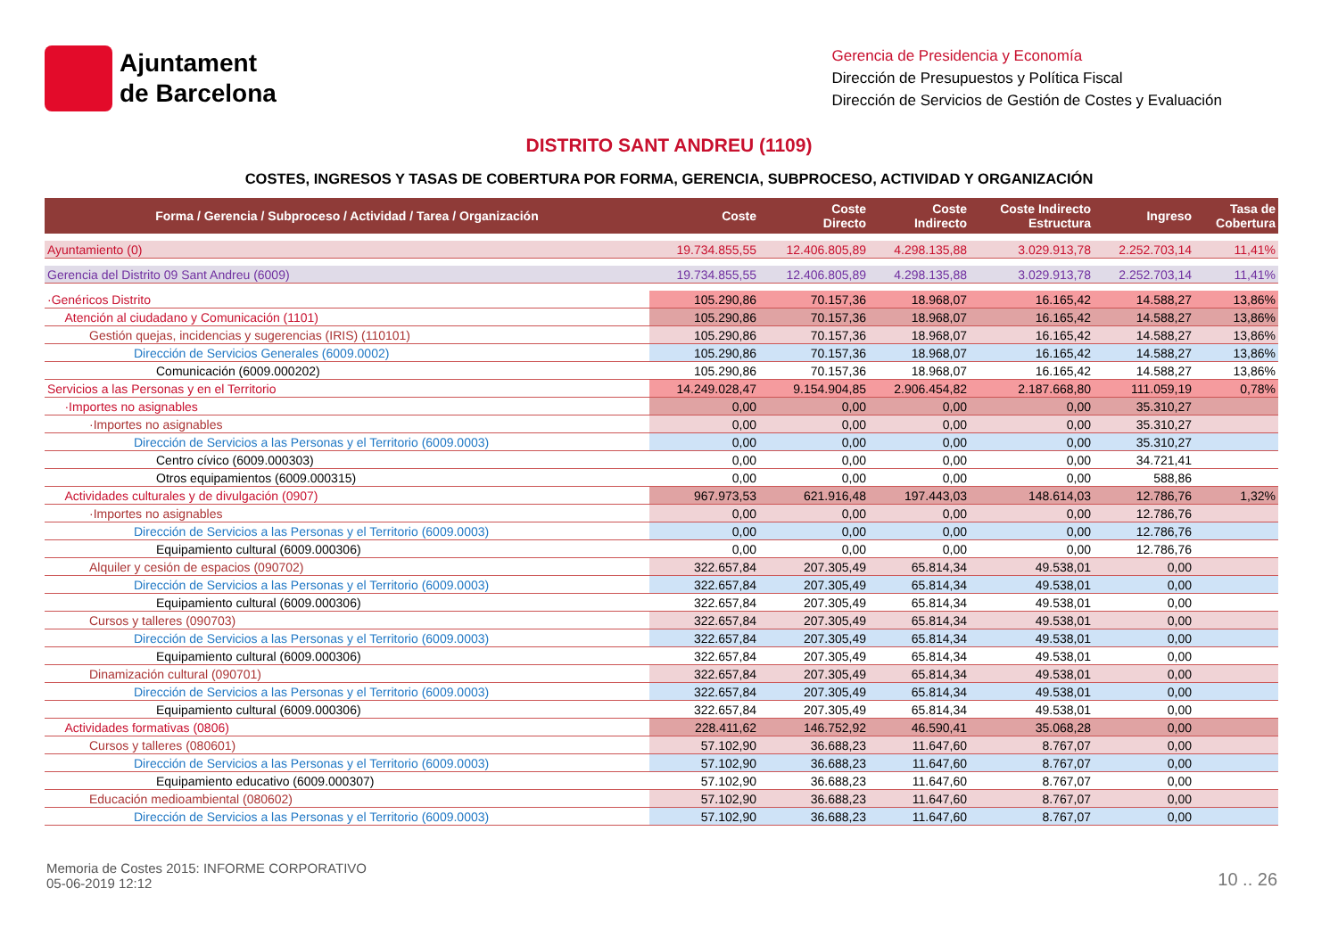Ajuntament
de Barcelona
Gerencia de Presidencia y Economía
Dirección de Presupuestos y Política Fiscal
Dirección de Servicios de Gestión de Costes y Evaluación
DISTRITO SANT ANDREU (1109)
COSTES, INGRESOS Y TASAS DE COBERTURA POR FORMA, GERENCIA, SUBPROCESO, ACTIVIDAD Y ORGANIZACIÓN
| Forma / Gerencia / Subproceso / Actividad / Tarea / Organización | Coste | Coste Directo | Coste Indirecto | Coste Indirecto Estructura | Ingreso | Tasa de Cobertura |
| --- | --- | --- | --- | --- | --- | --- |
| Ayuntamiento (0) | 19.734.855,55 | 12.406.805,89 | 4.298.135,88 | 3.029.913,78 | 2.252.703,14 | 11,41% |
| Gerencia del Distrito 09 Sant Andreu (6009) | 19.734.855,55 | 12.406.805,89 | 4.298.135,88 | 3.029.913,78 | 2.252.703,14 | 11,41% |
| ·Genéricos Distrito | 105.290,86 | 70.157,36 | 18.968,07 | 16.165,42 | 14.588,27 | 13,86% |
| Atención al ciudadano y Comunicación (1101) | 105.290,86 | 70.157,36 | 18.968,07 | 16.165,42 | 14.588,27 | 13,86% |
| Gestión quejas, incidencias y sugerencias (IRIS) (110101) | 105.290,86 | 70.157,36 | 18.968,07 | 16.165,42 | 14.588,27 | 13,86% |
| Dirección de Servicios Generales (6009.0002) | 105.290,86 | 70.157,36 | 18.968,07 | 16.165,42 | 14.588,27 | 13,86% |
| Comunicación (6009.000202) | 105.290,86 | 70.157,36 | 18.968,07 | 16.165,42 | 14.588,27 | 13,86% |
| Servicios a las Personas y en el Territorio | 14.249.028,47 | 9.154.904,85 | 2.906.454,82 | 2.187.668,80 | 111.059,19 | 0,78% |
| ·Importes no asignables | 0,00 | 0,00 | 0,00 | 0,00 | 35.310,27 | |
| ·Importes no asignables | 0,00 | 0,00 | 0,00 | 0,00 | 35.310,27 | |
| Dirección de Servicios a las Personas y el Territorio (6009.0003) | 0,00 | 0,00 | 0,00 | 0,00 | 35.310,27 | |
| Centro cívico (6009.000303) | 0,00 | 0,00 | 0,00 | 0,00 | 34.721,41 | |
| Otros equipamientos (6009.000315) | 0,00 | 0,00 | 0,00 | 0,00 | 588,86 | |
| Actividades culturales y de divulgación (0907) | 967.973,53 | 621.916,48 | 197.443,03 | 148.614,03 | 12.786,76 | 1,32% |
| ·Importes no asignables | 0,00 | 0,00 | 0,00 | 0,00 | 12.786,76 | |
| Dirección de Servicios a las Personas y el Territorio (6009.0003) | 0,00 | 0,00 | 0,00 | 0,00 | 12.786,76 | |
| Equipamiento cultural (6009.000306) | 0,00 | 0,00 | 0,00 | 0,00 | 12.786,76 | |
| Alquiler y cesión de espacios (090702) | 322.657,84 | 207.305,49 | 65.814,34 | 49.538,01 | 0,00 | |
| Dirección de Servicios a las Personas y el Territorio (6009.0003) | 322.657,84 | 207.305,49 | 65.814,34 | 49.538,01 | 0,00 | |
| Equipamiento cultural (6009.000306) | 322.657,84 | 207.305,49 | 65.814,34 | 49.538,01 | 0,00 | |
| Cursos y talleres (090703) | 322.657,84 | 207.305,49 | 65.814,34 | 49.538,01 | 0,00 | |
| Dirección de Servicios a las Personas y el Territorio (6009.0003) | 322.657,84 | 207.305,49 | 65.814,34 | 49.538,01 | 0,00 | |
| Equipamiento cultural (6009.000306) | 322.657,84 | 207.305,49 | 65.814,34 | 49.538,01 | 0,00 | |
| Dinamización cultural (090701) | 322.657,84 | 207.305,49 | 65.814,34 | 49.538,01 | 0,00 | |
| Dirección de Servicios a las Personas y el Territorio (6009.0003) | 322.657,84 | 207.305,49 | 65.814,34 | 49.538,01 | 0,00 | |
| Equipamiento cultural (6009.000306) | 322.657,84 | 207.305,49 | 65.814,34 | 49.538,01 | 0,00 | |
| Actividades formativas (0806) | 228.411,62 | 146.752,92 | 46.590,41 | 35.068,28 | 0,00 | |
| Cursos y talleres (080601) | 57.102,90 | 36.688,23 | 11.647,60 | 8.767,07 | 0,00 | |
| Dirección de Servicios a las Personas y el Territorio (6009.0003) | 57.102,90 | 36.688,23 | 11.647,60 | 8.767,07 | 0,00 | |
| Equipamiento educativo (6009.000307) | 57.102,90 | 36.688,23 | 11.647,60 | 8.767,07 | 0,00 | |
| Educación medioambiental (080602) | 57.102,90 | 36.688,23 | 11.647,60 | 8.767,07 | 0,00 | |
| Dirección de Servicios a las Personas y el Territorio (6009.0003) | 57.102,90 | 36.688,23 | 11.647,60 | 8.767,07 | 0,00 | |
Memoria de Costes 2015: INFORME CORPORATIVO
05-06-2019 12:12
10 .. 26